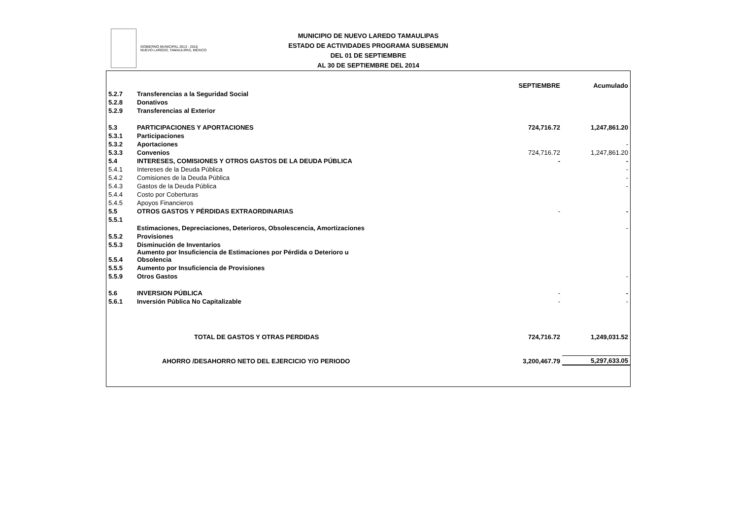GOBIERNO MUNICIPAL 2013 - 2016
NUEVO LAREDO, TAMAULIPAS, MÉXICO
MUNICIPIO DE NUEVO LAREDO TAMAULIPAS
ESTADO DE ACTIVIDADES PROGRAMA SUBSEMUN
DEL 01 DE SEPTIEMBRE
AL 30 DE SEPTIEMBRE DEL 2014
| | | SEPTIEMBRE | Acumulado |
| --- | --- | --- | --- |
| 5.2.7 | Transferencias a la Seguridad Social | | |
| 5.2.8 | Donativos | | |
| 5.2.9 | Transferencias al Exterior | | |
| 5.3 | PARTICIPACIONES Y APORTACIONES | 724,716.72 | 1,247,861.20 |
| 5.3.1 | Participaciones | | |
| 5.3.2 | Aportaciones | | - |
| 5.3.3 | Convenios | 724,716.72 | 1,247,861.20 |
| 5.4 | INTERESES, COMISIONES Y OTROS GASTOS DE LA DEUDA PÚBLICA | - | - |
| 5.4.1 | Intereses de la Deuda Pública | | - |
| 5.4.2 | Comisiones de la Deuda Pública | | - |
| 5.4.3 | Gastos de la Deuda Pública | | - |
| 5.4.4 | Costo por Coberturas | | |
| 5.4.5 | Apoyos Financieros | | |
| 5.5 | OTROS GASTOS Y PÉRDIDAS EXTRAORDINARIAS | - | - |
| 5.5.1 | | | |
| | Estimaciones, Depreciaciones, Deterioros, Obsolescencia, Amortizaciones | | - |
| 5.5.2 | Provisiones | | |
| 5.5.3 | Disminución de Inventarios | | |
| 5.5.4 | Aumento por Insuficiencia de Estimaciones por Pérdida o Deterioro u Obsolencia | | |
| 5.5.5 | Aumento por Insuficiencia de Provisiones | | |
| 5.5.9 | Otros Gastos | | - |
| 5.6 | INVERSION PÚBLICA | - | - |
| 5.6.1 | Inversión Pública No Capitalizable | - | - |
| | TOTAL DE GASTOS Y OTRAS PERDIDAS | 724,716.72 | 1,249,031.52 |
| | AHORRO /DESAHORRO NETO DEL EJERCICIO Y/O PERIODO | 3,200,467.79 | 5,297,633.05 |